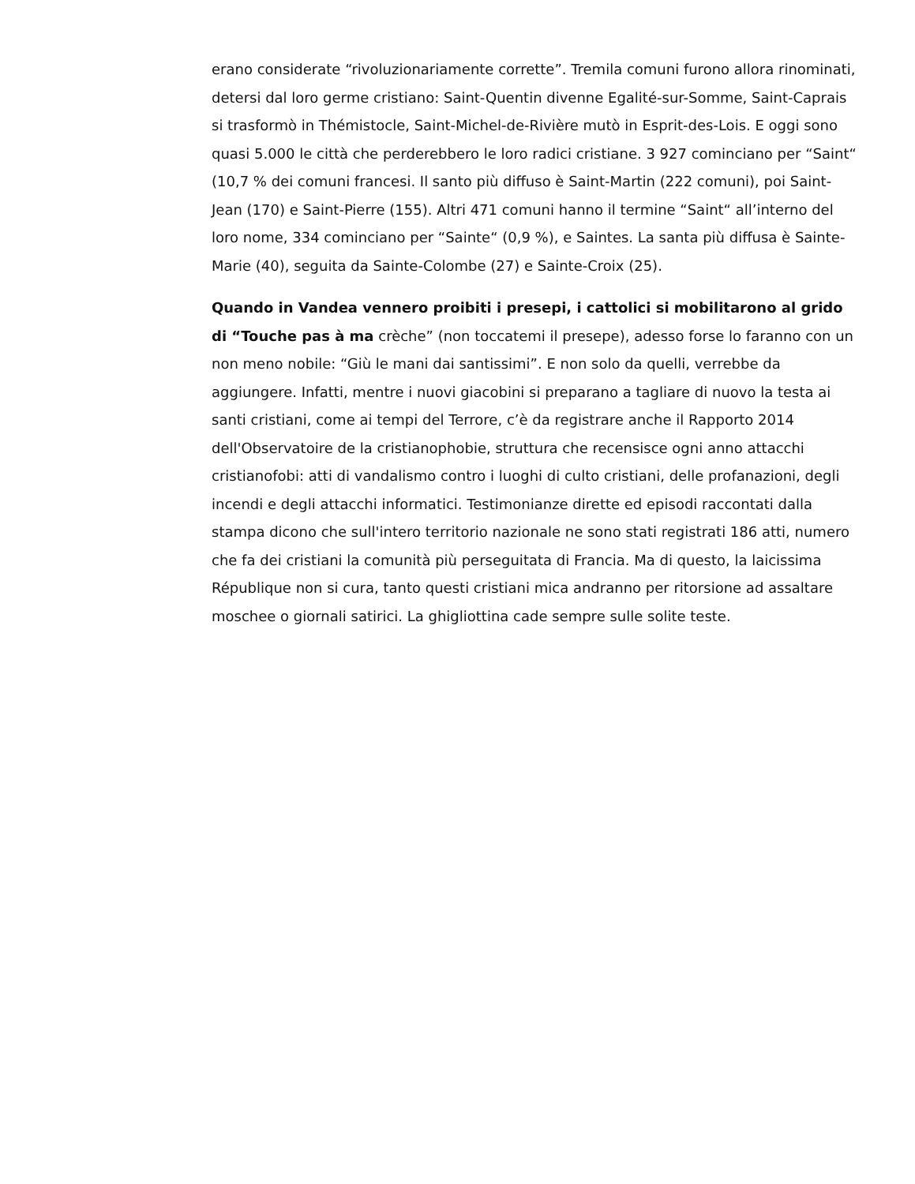erano considerate “rivoluzionariamente corrette”. Tremila comuni furono allora rinominati, detersi dal loro germe cristiano: Saint-Quentin divenne Egalité-sur-Somme, Saint-Caprais si trasformò in Thémistocle, Saint-Michel-de-Rivière mutò in Esprit-des-Lois. E oggi sono quasi 5.000 le città che perderebbero le loro radici cristiane. 3 927 cominciano per “Saint“ (10,7 % dei comuni francesi. Il santo più diffuso è Saint-Martin (222 comuni), poi Saint-Jean (170) e Saint-Pierre (155). Altri 471 comuni hanno il termine “Saint“ all’interno del loro nome, 334 cominciano per “Sainte“ (0,9 %), e Saintes. La santa più diffusa è Sainte-Marie (40), seguita da Sainte-Colombe (27) e Sainte-Croix (25).
Quando in Vandea vennero proibiti i presepi, i cattolici si mobilitarono al grido di “Touche pas à ma crèche” (non toccatemi il presepe), adesso forse lo faranno con un non meno nobile: “Giù le mani dai santissimi”. E non solo da quelli, verrebbe da aggiungere. Infatti, mentre i nuovi giacobini si preparano a tagliare di nuovo la testa ai santi cristiani, come ai tempi del Terrore, c’è da registrare anche il Rapporto 2014 dell'Observatoire de la cristianophobie, struttura che recensisce ogni anno attacchi cristianofobi: atti di vandalismo contro i luoghi di culto cristiani, delle profanazioni, degli incendi e degli attacchi informatici. Testimonianze dirette ed episodi raccontati dalla stampa dicono che sull'intero territorio nazionale ne sono stati registrati 186 atti, numero che fa dei cristiani la comunità più perseguitata di Francia. Ma di questo, la laicissima République non si cura, tanto questi cristiani mica andranno per ritorsione ad assaltare moschee o giornali satirici. La ghigliottina cade sempre sulle solite teste.